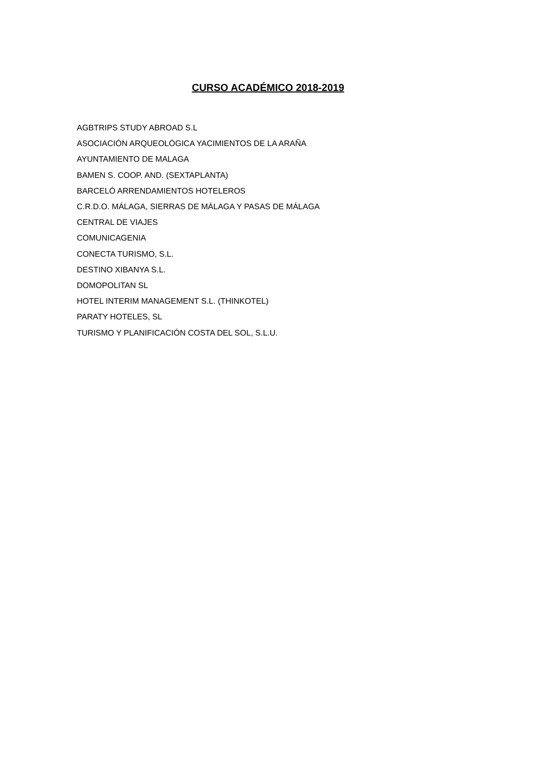CURSO ACADÉMICO 2018-2019
AGBTRIPS STUDY ABROAD S.L
ASOCIACIÓN ARQUEOLÓGICA YACIMIENTOS DE LA ARAÑA
AYUNTAMIENTO DE MALAGA
BAMEN S. COOP. AND. (SEXTAPLANTA)
BARCELÓ ARRENDAMIENTOS HOTELEROS
C.R.D.O. MÁLAGA, SIERRAS DE MÁLAGA Y PASAS DE MÁLAGA
CENTRAL DE VIAJES
COMUNICAGENIA
CONECTA TURISMO, S.L.
DESTINO XIBANYA S.L.
DOMOPOLITAN SL
HOTEL INTERIM MANAGEMENT S.L. (THINKOTEL)
PARATY HOTELES, SL
TURISMO Y PLANIFICACIÓN COSTA DEL SOL, S.L.U.